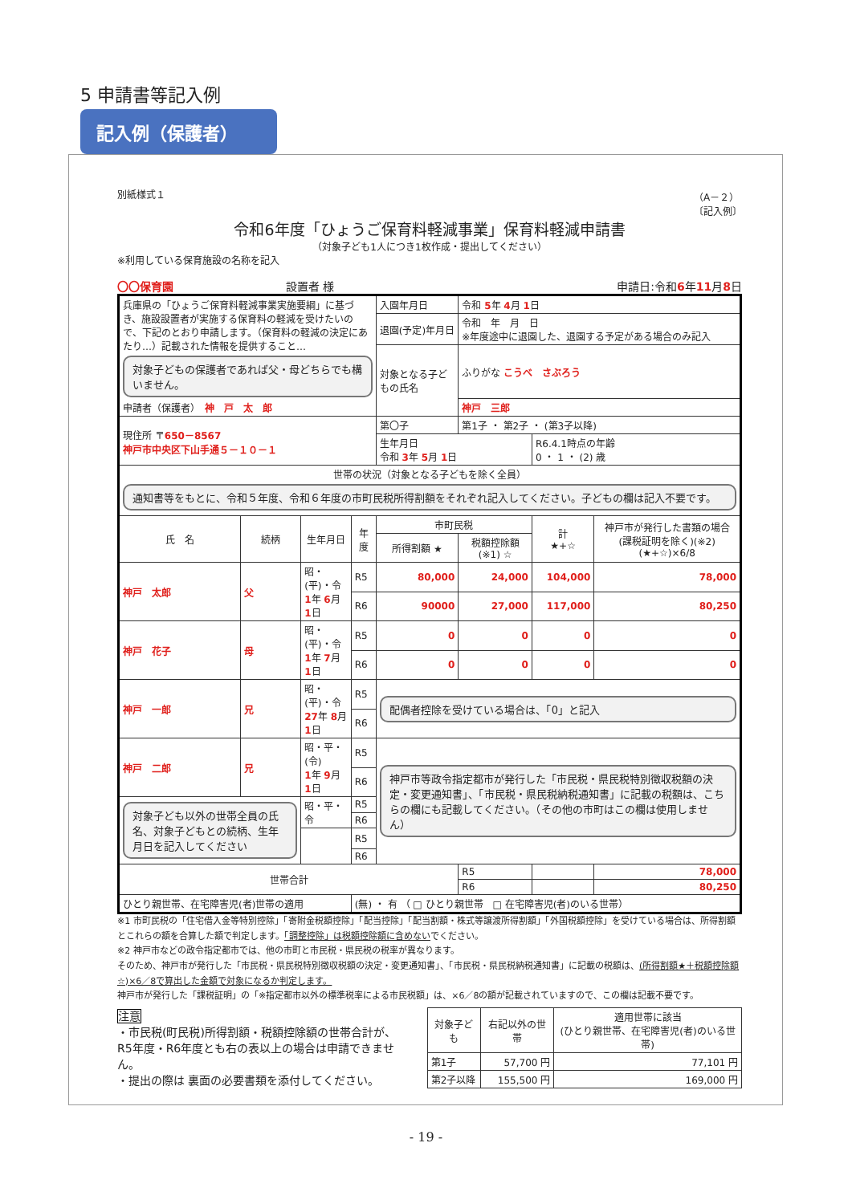5 申請書等記入例
記入例（保護者）
別紙様式１ （A－２）
〔記入例〕
令和6年度「ひょうご保育料軽減事業」保育料軽減申請書
（対象子ども1人につき1枚作成・提出してください）
※利用している保育施設の名称を記入
〇〇保育園　　　　　　　　　　設置者 様 申請日:令和6年11月8日
| 兵庫県の「ひょうご保育料軽減事業実施要綱」に基づき、施設設置者が実施する保育料の軽減を受けたいので、下記のとおり申請します。（保育料の軽減の決定にあたり…）記載された情報を提供すること… 対象子どもの保護者であれば父・母どちらでも構いません。 申請者（保護者） 神 戸 太 郎 | | | | 入園年月日 | 令和 5 年 4 月 1 日 | | |
| | | | | 退園(予定)年月日 | 令和 年 月 日 ※年度途中に退園した、退園する予定がある場合のみ記入 | | |
| | | | | 対象となる子どもの氏名 | ふりがな こうべ さぶろう | | |
| | | | | | 神戸 三郎 | | |
| 現住所 〒 650－8567 神戸市中央区下山手通５－１０－１ | | | | 第〇子 | 第1子 ・ 第2子 ・ (第3子以降) | | |
| | | | | 生年月日 令和 3 年 5 月 1 日 | | R6.4.1時点の年齢 0 ・ 1 ・ (2) 歳 | |
| 世帯の状況（対象となる子どもを除く全員） 通知書等をもとに、令和５年度、令和６年度の市町民税所得割額をそれぞれ記入してください。子どもの欄は記入不要です。 | | | | | | | |
| 氏 名 | 続柄 | 生年月日 | 年度 | 市町民税 | | 計 ★+☆ | 神戸市が発行した書類の場合(課税証明を除く)(※2) (★+☆)×6/8 |
| | | | | 所得割額 ★ | 税額控除額 (※1) ☆ | | |
| 神戸 太郎 | 父 | 昭・(平)・令 1 年 6 月 1 日 | R5 | 80,000 | 24,000 | 104,000 | 78,000 |
| | | | R6 | 90000 | 27,000 | 117,000 | 80,250 |
| 神戸 花子 | 母 | 昭・(平)・令 1 年 7 月 1 日 | R5 | 0 | 0 | 0 | 0 |
| | | | R6 | 0 | 0 | 0 | 0 |
| 神戸 一郎 | 兄 | 昭・(平)・令 27 年 8 月 1 日 | R5 | 配偶者控除を受けている場合は、「0」と記入 | | | |
| | | | R6 | | | | |
| 神戸 二郎 | 兄 | 昭・平・(令) 1 年 9 月 1 日 | R5 | 神戸市等政令指定都市が発行した「市民税・県民税特別徴収税額の決定・変更通知書」、「市民税・県民税納税通知書」に記載の税額は、こちらの欄にも記載してください。（その他の市町はこの欄は使用しません） | | | |
| | | | R6 | | | | |
| 対象子ども以外の世帯全員の氏名、対象子どもとの続柄、生年月日を記入してください | | 昭・平・令 | R5 | | | | |
| | | | R6 | | | | |
| | | | R5 | | | | |
| | | | R6 | | | | |
| 世帯合計 | | | | | R5 | | 78,000 |
| | | | | | R6 | | 80,250 |
| ひとり親世帯、在宅障害児(者)世帯の適用 | | | (無) ・ 有 （ □ ひとり親世帯 □ 在宅障害児(者)のいる世帯） | | | | |
※1 市町民税の「住宅借入金等特別控除」「寄附金税額控除」「配当控除」「配当割額・株式等譲渡所得割額」「外国税額控除」を受けている場合は、所得割額とこれらの額を合算した額で判定します。「調整控除」は税額控除額に含めないでください。
※2 神戸市などの政令指定都市では、他の市町と市民税・県民税の税率が異なります。
そのため、神戸市が発行した「市民税・県民税特別徴収税額の決定・変更通知書」、「市民税・県民税納税通知書」に記載の税額は、(所得割額★＋税額控除額☆)×6／8で算出した金額で対象になるか判定します。
神戸市が発行した「課税証明」の「※指定都市以外の標準税率による市民税額」は、×6／8の額が記載されていますので、この欄は記載不要です。
注意
・市民税(町民税)所得割額・税額控除額の世帯合計が、R5年度・R6年度とも右の表以上の場合は申請できません。
・提出の際は 裏面の必要書類を添付してください。
| 対象子ども | 右記以外の世帯 | 適用世帯に該当 (ひとり親世帯、在宅障害児(者)のいる世帯) |
| --- | --- | --- |
| 第1子 | 57,700 円 | 77,101 円 |
| 第2子以降 | 155,500 円 | 169,000 円 |
- 19 -